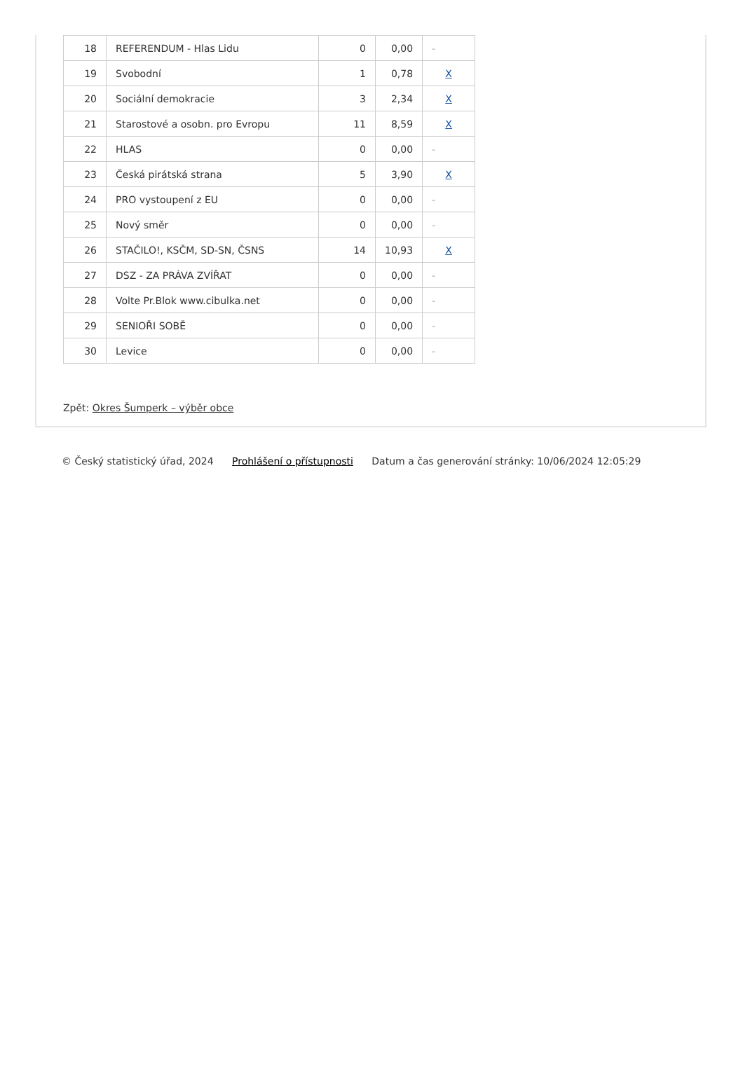| 18 | REFERENDUM - Hlas Lidu | 0 | 0,00 | - |
| 19 | Svobodní | 1 | 0,78 | X |
| 20 | Sociální demokracie | 3 | 2,34 | X |
| 21 | Starostové a osobn. pro Evropu | 11 | 8,59 | X |
| 22 | HLAS | 0 | 0,00 | - |
| 23 | Česká pirátská strana | 5 | 3,90 | X |
| 24 | PRO vystoupení z EU | 0 | 0,00 | - |
| 25 | Nový směr | 0 | 0,00 | - |
| 26 | STAČILO!, KSČM, SD-SN, ČSNS | 14 | 10,93 | X |
| 27 | DSZ - ZA PRÁVA ZVÍŘAT | 0 | 0,00 | - |
| 28 | Volte Pr.Blok www.cibulka.net | 0 | 0,00 | - |
| 29 | SENIOŘI SOBĚ | 0 | 0,00 | - |
| 30 | Levice | 0 | 0,00 | - |
Zpět: Okres Šumperk – výběr obce
© Český statistický úřad, 2024 Prohlášení o přístupnosti Datum a čas generování stránky: 10/06/2024 12:05:29